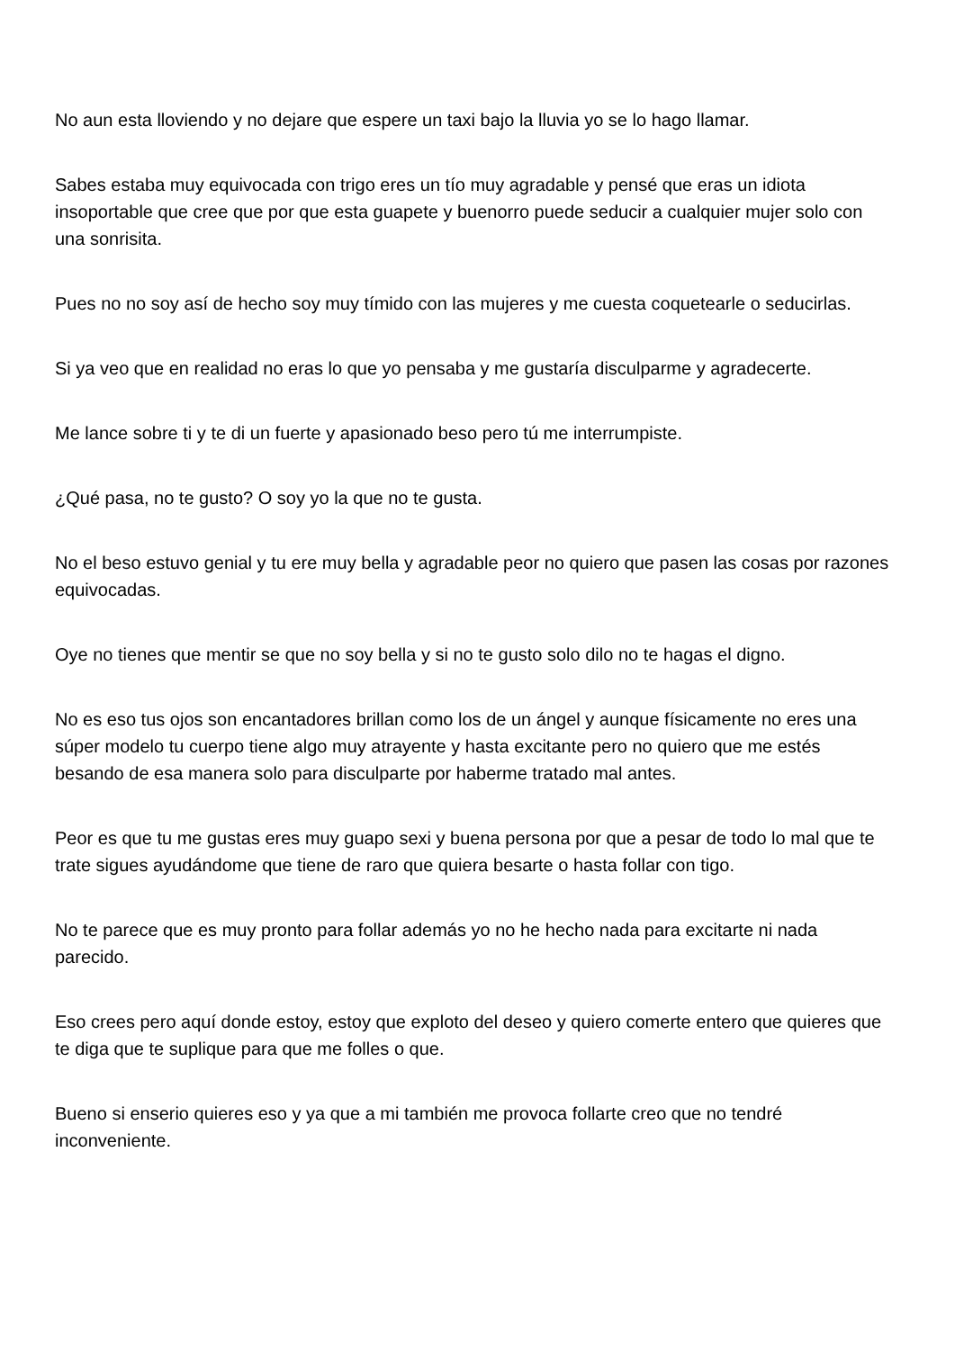No aun esta lloviendo y no dejare que espere un taxi bajo la lluvia yo se lo hago llamar.
Sabes estaba muy equivocada con trigo eres un tío muy agradable y pensé que eras un idiota insoportable que cree que por que esta guapete y buenorro puede seducir a cualquier mujer solo con una sonrisita.
Pues no no soy así de hecho soy muy tímido con las mujeres y me cuesta coquetearle o seducirlas.
Si ya veo que en realidad no eras lo que yo pensaba y me gustaría disculparme y agradecerte.
Me lance sobre ti y te di un fuerte y apasionado beso pero tú me interrumpiste.
¿Qué pasa, no te gusto? O soy yo la que no te gusta.
No el beso estuvo genial y tu ere muy bella y agradable peor no quiero que pasen las cosas por razones equivocadas.
Oye no tienes que mentir se que no soy bella y si no te gusto solo dilo no te hagas el digno.
No es eso tus ojos son encantadores brillan como los de un ángel y aunque físicamente no eres una súper modelo tu cuerpo tiene algo muy atrayente y hasta excitante pero no quiero que me estés besando de esa manera solo para disculparte por haberme tratado mal antes.
Peor es que tu me gustas eres muy guapo sexi y buena persona por que a pesar de todo lo mal que te trate sigues ayudándome que tiene de raro que quiera besarte o hasta follar con tigo.
No te parece que es muy pronto para follar además yo no he hecho nada para excitarte ni nada parecido.
Eso crees pero aquí donde estoy, estoy que exploto del deseo y quiero comerte entero que quieres que te diga que te suplique para que me folles o que.
Bueno si enserio quieres eso y ya que a mi también me provoca follarte creo que no tendré inconveniente.